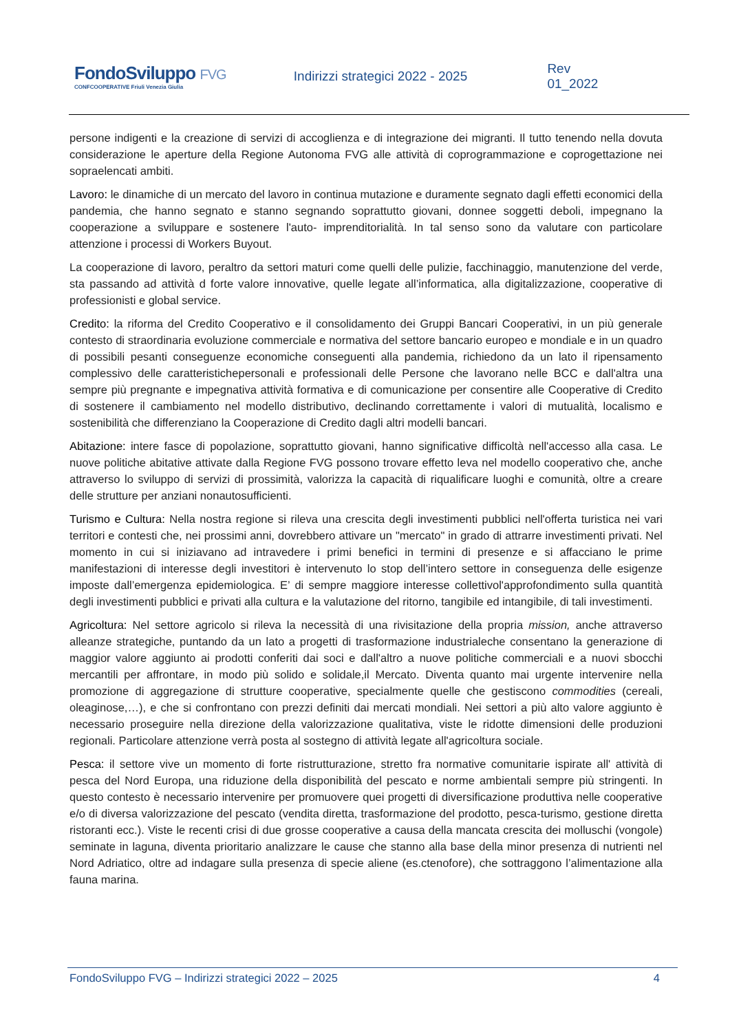FondoSviluppo FVG
CONFCOOPERATIVE Friuli Venezia Giulia
Indirizzi strategici 2022 - 2025 Rev 01_2022
persone indigenti e la creazione di servizi di accoglienza e di integrazione dei migranti. Il tutto tenendo nella dovuta considerazione le aperture della Regione Autonoma FVG alle attività di coprogrammazione e coprogettazione nei sopraelencati ambiti.
Lavoro: le dinamiche di un mercato del lavoro in continua mutazione e duramente segnato dagli effetti economici della pandemia, che hanno segnato e stanno segnando soprattutto giovani, donnee soggetti deboli, impegnano la cooperazione a sviluppare e sostenere l'auto- imprenditorialità. In tal senso sono da valutare con particolare attenzione i processi di Workers Buyout.
La cooperazione di lavoro, peraltro da settori maturi come quelli delle pulizie, facchinaggio, manutenzione del verde, sta passando ad attività d forte valore innovative, quelle legate all’informatica, alla digitalizzazione, cooperative di professionisti e global service.
Credito: la riforma del Credito Cooperativo e il consolidamento dei Gruppi Bancari Cooperativi, in un più generale contesto di straordinaria evoluzione commerciale e normativa del settore bancario europeo e mondiale e in un quadro di possibili pesanti conseguenze economiche conseguenti alla pandemia, richiedono da un lato il ripensamento complessivo delle caratteristichepersonali e professionali delle Persone che lavorano nelle BCC e dall'altra una sempre più pregnante e impegnativa attività formativa e di comunicazione per consentire alle Cooperative di Credito di sostenere il cambiamento nel modello distributivo, declinando correttamente i valori di mutualità, localismo e sostenibilità che differenziano la Cooperazione di Credito dagli altri modelli bancari.
Abitazione: intere fasce di popolazione, soprattutto giovani, hanno significative difficoltà nell'accesso alla casa. Le nuove politiche abitative attivate dalla Regione FVG possono trovare effetto leva nel modello cooperativo che, anche attraverso lo sviluppo di servizi di prossimità, valorizza la capacità di riqualificare luoghi e comunità, oltre a creare delle strutture per anziani nonautosufficienti.
Turismo e Cultura: Nella nostra regione si rileva una crescita degli investimenti pubblici nell'offerta turistica nei vari territori e contesti che, nei prossimi anni, dovrebbero attivare un "mercato" in grado di attrarre investimenti privati. Nel momento in cui si iniziavano ad intravedere i primi benefici in termini di presenze e si affacciano le prime manifestazioni di interesse degli investitori è intervenuto lo stop dell’intero settore in conseguenza delle esigenze imposte dall’emergenza epidemiologica. E’ di sempre maggiore interesse collettivol'approfondimento sulla quantità degli investimenti pubblici e privati alla cultura e la valutazione del ritorno, tangibile ed intangibile, di tali investimenti.
Agricoltura: Nel settore agricolo si rileva la necessità di una rivisitazione della propria mission, anche attraverso alleanze strategiche, puntando da un lato a progetti di trasformazione industrialeche consentano la generazione di maggior valore aggiunto ai prodotti conferiti dai soci e dall'altro a nuove politiche commerciali e a nuovi sbocchi mercantili per affrontare, in modo più solido e solidale,il Mercato. Diventa quanto mai urgente intervenire nella promozione di aggregazione di strutture cooperative, specialmente quelle che gestiscono commodities (cereali, oleaginose,…), e che si confrontano con prezzi definiti dai mercati mondiali. Nei settori a più alto valore aggiunto è necessario proseguire nella direzione della valorizzazione qualitativa, viste le ridotte dimensioni delle produzioni regionali. Particolare attenzione verrà posta al sostegno di attività legate all'agricoltura sociale.
Pesca: il settore vive un momento di forte ristrutturazione, stretto fra normative comunitarie ispirate all' attività di pesca del Nord Europa, una riduzione della disponibilità del pescato e norme ambientali sempre più stringenti. In questo contesto è necessario intervenire per promuovere quei progetti di diversificazione produttiva nelle cooperative e/o di diversa valorizzazione del pescato (vendita diretta, trasformazione del prodotto, pesca-turismo, gestione diretta ristoranti ecc.). Viste le recenti crisi di due grosse cooperative a causa della mancata crescita dei molluschi (vongole) seminate in laguna, diventa prioritario analizzare le cause che stanno alla base della minor presenza di nutrienti nel Nord Adriatico, oltre ad indagare sulla presenza di specie aliene (es.ctenofore), che sottraggono l’alimentazione alla fauna marina.
FondoSviluppo FVG – Indirizzi strategici 2022 – 2025 4